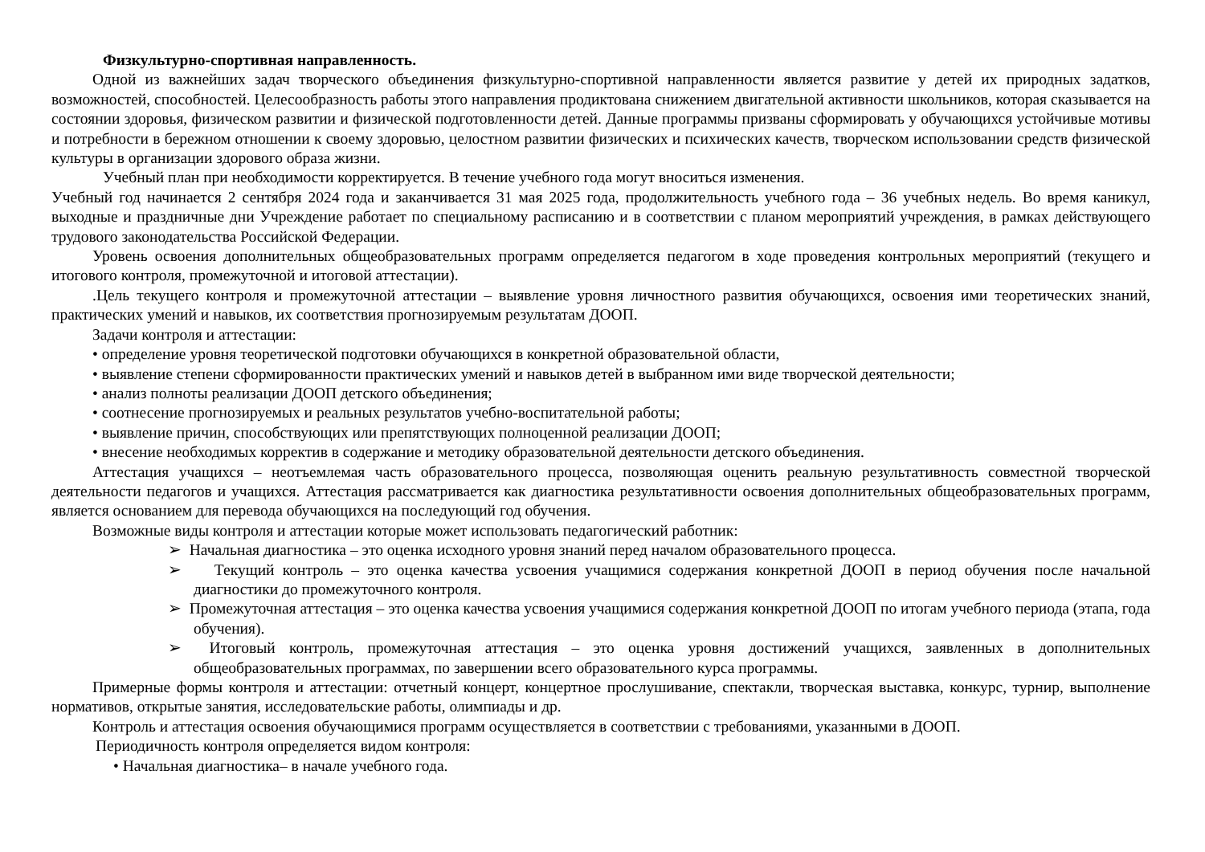Физкультурно-спортивная направленность.
Одной из важнейших задач творческого объединения физкультурно-спортивной направленности является развитие у детей их природных задатков, возможностей, способностей. Целесообразность работы этого направления продиктована снижением двигательной активности школьников, которая сказывается на состоянии здоровья, физическом развитии и физической подготовленности детей. Данные программы призваны сформировать у обучающихся устойчивые мотивы и потребности в бережном отношении к своему здоровью, целостном развитии физических и психических качеств, творческом использовании средств физической культуры в организации здорового образа жизни.
Учебный план при необходимости корректируется. В течение учебного года могут вноситься изменения.
Учебный год начинается 2 сентября 2024 года и заканчивается 31 мая 2025 года, продолжительность учебного года – 36 учебных недель. Во время каникул, выходные и праздничные дни Учреждение работает по специальному расписанию и в соответствии с планом мероприятий учреждения, в рамках действующего трудового законодательства Российской Федерации.
Уровень освоения дополнительных общеобразовательных программ определяется педагогом в ходе проведения контрольных мероприятий (текущего и итогового контроля, промежуточной и итоговой аттестации).
.Цель текущего контроля и промежуточной аттестации – выявление уровня личностного развития обучающихся, освоения ими теоретических знаний, практических умений и навыков, их соответствия прогнозируемым результатам ДООП.
Задачи контроля и аттестации:
• определение уровня теоретической подготовки обучающихся в конкретной образовательной области,
• выявление степени сформированности практических умений и навыков детей в выбранном ими виде творческой деятельности;
• анализ полноты реализации ДООП детского объединения;
• соотнесение прогнозируемых и реальных результатов учебно-воспитательной работы;
• выявление причин, способствующих или препятствующих полноценной реализации ДООП;
• внесение необходимых корректив в содержание и методику образовательной деятельности детского объединения.
Аттестация учащихся – неотъемлемая часть образовательного процесса, позволяющая оценить реальную результативность совместной творческой деятельности педагогов и учащихся. Аттестация рассматривается как диагностика результативности освоения дополнительных общеобразовательных программ, является основанием для перевода обучающихся на последующий год обучения.
Возможные виды контроля и аттестации которые может использовать педагогический работник:
➢ Начальная диагностика – это оценка исходного уровня знаний перед началом образовательного процесса.
➢ Текущий контроль – это оценка качества усвоения учащимися содержания конкретной ДООП в период обучения после начальной диагностики до промежуточного контроля.
➢ Промежуточная аттестация – это оценка качества усвоения учащимися содержания конкретной ДООП по итогам учебного периода (этапа, года обучения).
➢ Итоговый контроль, промежуточная аттестация – это оценка уровня достижений учащихся, заявленных в дополнительных общеобразовательных программах, по завершении всего образовательного курса программы.
Примерные формы контроля и аттестации: отчетный концерт, концертное прослушивание, спектакли, творческая выставка, конкурс, турнир, выполнение нормативов, открытые занятия, исследовательские работы, олимпиады и др.
Контроль и аттестация освоения обучающимися программ осуществляется в соответствии с требованиями, указанными в ДООП.
Периодичность контроля определяется видом контроля:
• Начальная диагностика– в начале учебного года.